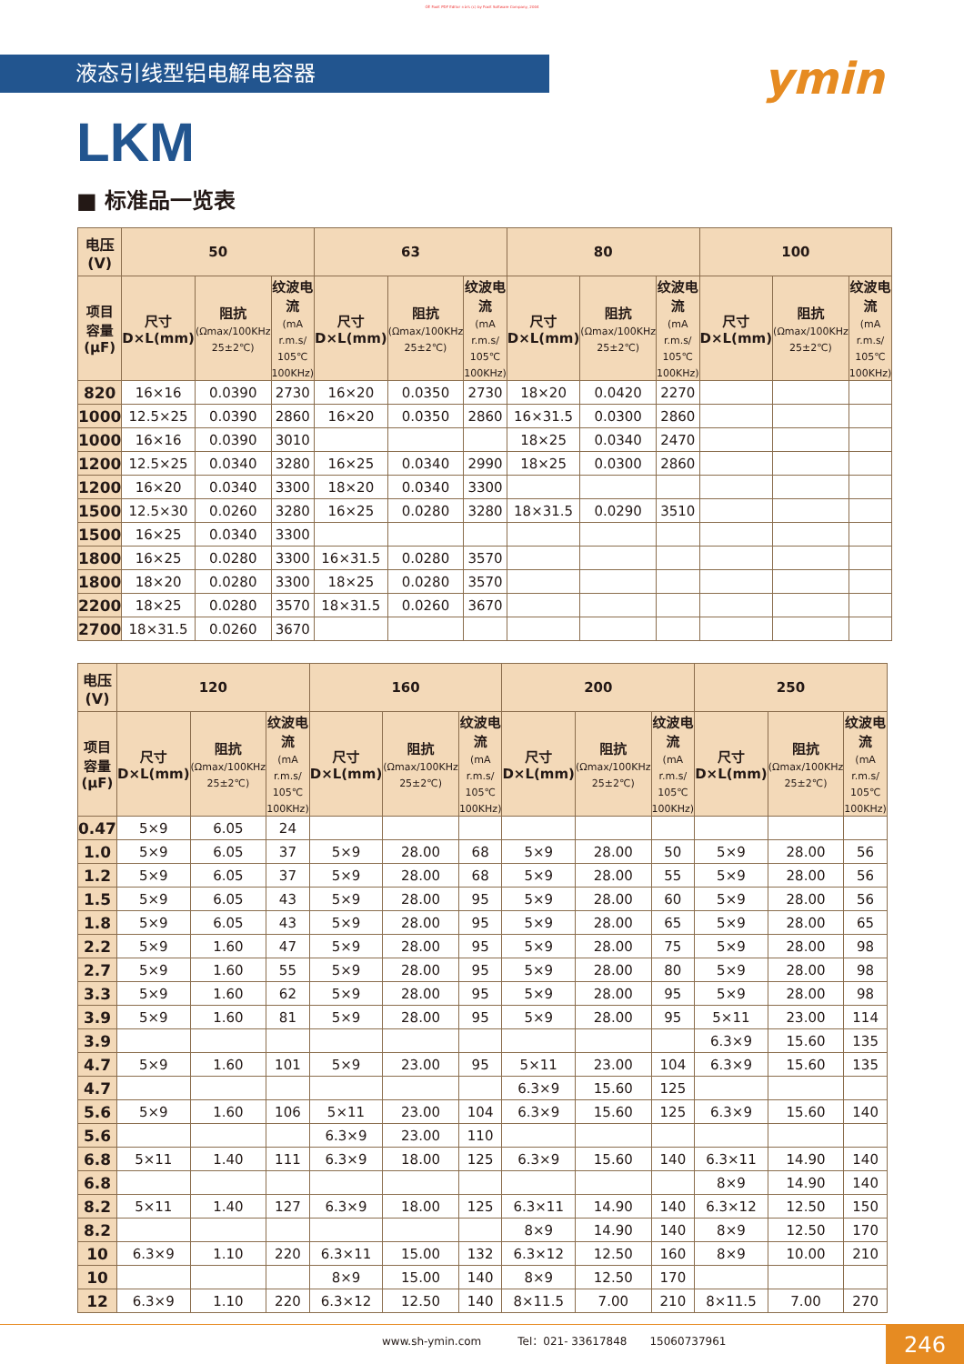ÓÉ Foxit PDF Editor ±à¼­ (c) by Foxit Software Company, 2004
液态引线型铝电解电容器
ymin
LKM
■ 标准品一览表
| 电压(V) | 50 | | | 63 | | | 80 | | | 100 | | |
| --- | --- | --- | --- | --- | --- | --- | --- | --- | --- | --- | --- | --- |
| 项目 容量 (μF) | 尺寸 D×L(mm) | 阻抗 (Ωmax/100KHz 25±2℃) | 纹波电流 (mA r.m.s/ 105℃ 100KHz) | 尺寸 D×L(mm) | 阻抗 (Ωmax/100KHz 25±2℃) | 纹波电流 (mA r.m.s/ 105℃ 100KHz) | 尺寸 D×L(mm) | 阻抗 (Ωmax/100KHz 25±2℃) | 纹波电流 (mA r.m.s/ 105℃ 100KHz) | 尺寸 D×L(mm) | 阻抗 (Ωmax/100KHz 25±2℃) | 纹波电流 (mA r.m.s/ 105℃ 100KHz) |
| 820 | 16×16 | 0.0390 | 2730 | 16×20 | 0.0350 | 2730 | 18×20 | 0.0420 | 2270 | | | |
| 1000 | 12.5×25 | 0.0390 | 2860 | 16×20 | 0.0350 | 2860 | 16×31.5 | 0.0300 | 2860 | | | |
| 1000 | 16×16 | 0.0390 | 3010 | | | | 18×25 | 0.0340 | 2470 | | | |
| 1200 | 12.5×25 | 0.0340 | 3280 | 16×25 | 0.0340 | 2990 | 18×25 | 0.0300 | 2860 | | | |
| 1200 | 16×20 | 0.0340 | 3300 | 18×20 | 0.0340 | 3300 | | | | | | |
| 1500 | 12.5×30 | 0.0260 | 3280 | 16×25 | 0.0280 | 3280 | 18×31.5 | 0.0290 | 3510 | | | |
| 1500 | 16×25 | 0.0340 | 3300 | | | | | | | | | |
| 1800 | 16×25 | 0.0280 | 3300 | 16×31.5 | 0.0280 | 3570 | | | | | | |
| 1800 | 18×20 | 0.0280 | 3300 | 18×25 | 0.0280 | 3570 | | | | | | |
| 2200 | 18×25 | 0.0280 | 3570 | 18×31.5 | 0.0260 | 3670 | | | | | | |
| 2700 | 18×31.5 | 0.0260 | 3670 | | | | | | | | | |
| 电压(V) | 120 | | | 160 | | | 200 | | | 250 | | |
| --- | --- | --- | --- | --- | --- | --- | --- | --- | --- | --- | --- | --- |
| 项目 容量 (μF) | 尺寸 D×L(mm) | 阻抗 (Ωmax/100KHz 25±2℃) | 纹波电流 (mA r.m.s/ 105℃ 100KHz) | 尺寸 D×L(mm) | 阻抗 (Ωmax/100KHz 25±2℃) | 纹波电流 (mA r.m.s/ 105℃ 100KHz) | 尺寸 D×L(mm) | 阻抗 (Ωmax/100KHz 25±2℃) | 纹波电流 (mA r.m.s/ 105℃ 100KHz) | 尺寸 D×L(mm) | 阻抗 (Ωmax/100KHz 25±2℃) | 纹波电流 (mA r.m.s/ 105℃ 100KHz) |
| 0.47 | 5×9 | 6.05 | 24 | | | | | | | | | |
| 1.0 | 5×9 | 6.05 | 37 | 5×9 | 28.00 | 68 | 5×9 | 28.00 | 50 | 5×9 | 28.00 | 56 |
| 1.2 | 5×9 | 6.05 | 37 | 5×9 | 28.00 | 68 | 5×9 | 28.00 | 55 | 5×9 | 28.00 | 56 |
| 1.5 | 5×9 | 6.05 | 43 | 5×9 | 28.00 | 95 | 5×9 | 28.00 | 60 | 5×9 | 28.00 | 56 |
| 1.8 | 5×9 | 6.05 | 43 | 5×9 | 28.00 | 95 | 5×9 | 28.00 | 65 | 5×9 | 28.00 | 65 |
| 2.2 | 5×9 | 1.60 | 47 | 5×9 | 28.00 | 95 | 5×9 | 28.00 | 75 | 5×9 | 28.00 | 98 |
| 2.7 | 5×9 | 1.60 | 55 | 5×9 | 28.00 | 95 | 5×9 | 28.00 | 80 | 5×9 | 28.00 | 98 |
| 3.3 | 5×9 | 1.60 | 62 | 5×9 | 28.00 | 95 | 5×9 | 28.00 | 95 | 5×9 | 28.00 | 98 |
| 3.9 | 5×9 | 1.60 | 81 | 5×9 | 28.00 | 95 | 5×9 | 28.00 | 95 | 5×11 | 23.00 | 114 |
| 3.9 | | | | | | | | | | 6.3×9 | 15.60 | 135 |
| 4.7 | 5×9 | 1.60 | 101 | 5×9 | 23.00 | 95 | 5×11 | 23.00 | 104 | 6.3×9 | 15.60 | 135 |
| 4.7 | | | | | | | 6.3×9 | 15.60 | 125 | | | |
| 5.6 | 5×9 | 1.60 | 106 | 5×11 | 23.00 | 104 | 6.3×9 | 15.60 | 125 | 6.3×9 | 15.60 | 140 |
| 5.6 | | | | 6.3×9 | 23.00 | 110 | | | | | | |
| 6.8 | 5×11 | 1.40 | 111 | 6.3×9 | 18.00 | 125 | 6.3×9 | 15.60 | 140 | 6.3×11 | 14.90 | 140 |
| 6.8 | | | | | | | | | | 8×9 | 14.90 | 140 |
| 8.2 | 5×11 | 1.40 | 127 | 6.3×9 | 18.00 | 125 | 6.3×11 | 14.90 | 140 | 6.3×12 | 12.50 | 150 |
| 8.2 | | | | | | | 8×9 | 14.90 | 140 | 8×9 | 12.50 | 170 |
| 10 | 6.3×9 | 1.10 | 220 | 6.3×11 | 15.00 | 132 | 6.3×12 | 12.50 | 160 | 8×9 | 10.00 | 210 |
| 10 | | | | 8×9 | 15.00 | 140 | 8×9 | 12.50 | 170 | | | |
| 12 | 6.3×9 | 1.10 | 220 | 6.3×12 | 12.50 | 140 | 8×11.5 | 7.00 | 210 | 8×11.5 | 7.00 | 270 |
www.sh-ymin.com Tel：021- 33617848 15060737961
246